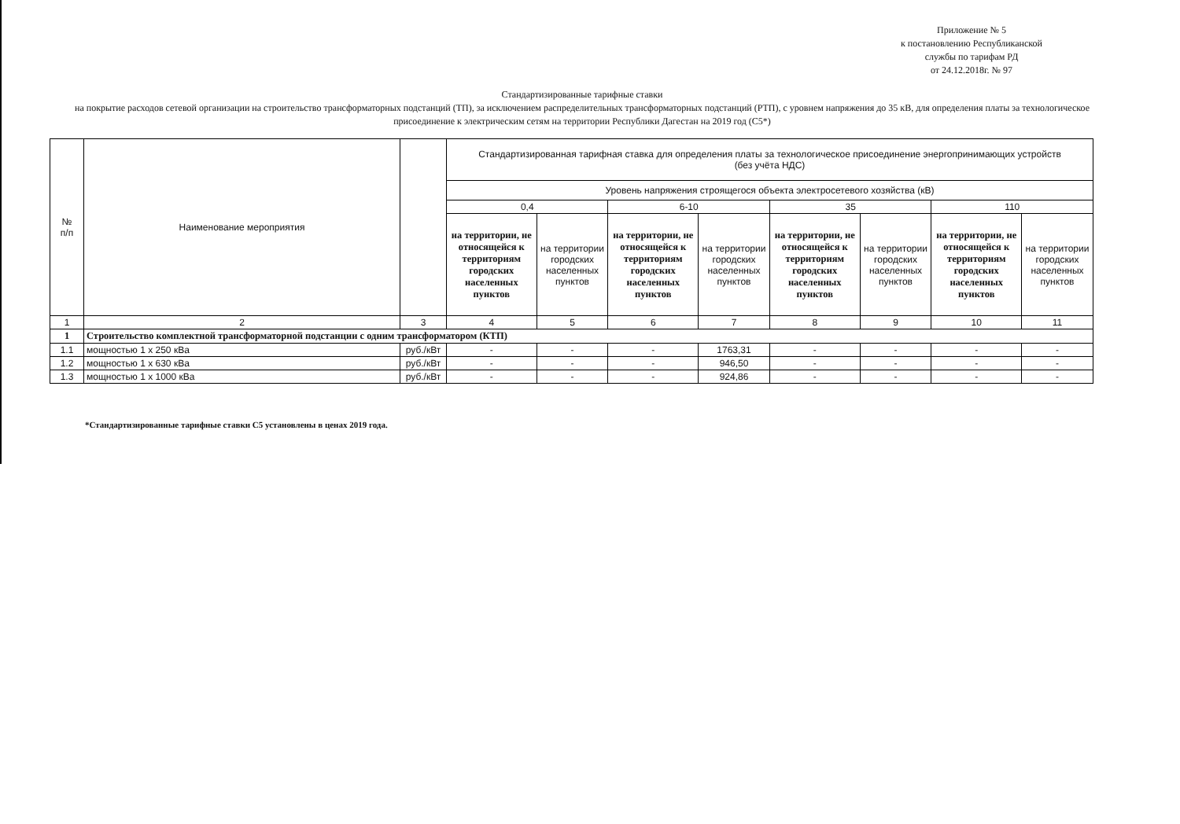Приложение № 5
к постановлению Республиканской
службы по тарифам РД
от 24.12.2018г. № 97
Стандартизированные тарифные ставки
на покрытие расходов сетевой организации на строительство трансформаторных подстанций (ТП), за исключением распределительных трансформаторных подстанций (РТП), с уровнем напряжения до 35 кВ, для определения платы за технологическое присоединение к электрическим сетям на территории Республики Дагестан на 2019 год (С5*)
| № п/п | Наименование мероприятия | | Стандартизированная тарифная ставка для определения платы за технологическое присоединение энергопринимающих устройств (без учёта НДС) | | | | | | | |
| --- | --- | --- | --- | --- | --- | --- | --- | --- | --- | --- |
| | | | Уровень напряжения строящегося объекта электросетевого хозяйства (кВ) | | | | | | | |
| | | | 0,4 | | 6-10 | | 35 | | 110 | |
| | | | на территории, не относящейся к территориям городских населенных пунктов | на территории городских населенных пунктов | на территории, не относящейся к территориям городских населенных пунктов | на территории городских населенных пунктов | на территории, не относящейся к территориям городских населенных пунктов | на территории городских населенных пунктов | на территории, не относящейся к территориям городских населенных пунктов | на территории городских населенных пунктов |
| 1 | 2 | 3 | 4 | 5 | 6 | 7 | 8 | 9 | 10 | 11 |
| 1 | Строительство комплектной трансформаторной подстанции с одним трансформатором (КТП) | | | | | | | | | |
| 1.1 | мощностью 1 х 250 кВа | руб./кВт | - | - | - | 1763,31 | - | - | - | - |
| 1.2 | мощностью 1 х 630 кВа | руб./кВт | - | - | - | 946,50 | - | - | - | - |
| 1.3 | мощностью 1 х 1000 кВа | руб./кВт | - | - | - | 924,86 | - | - | - | - |
*Стандартизированные тарифные ставки С5 установлены в ценах 2019 года.